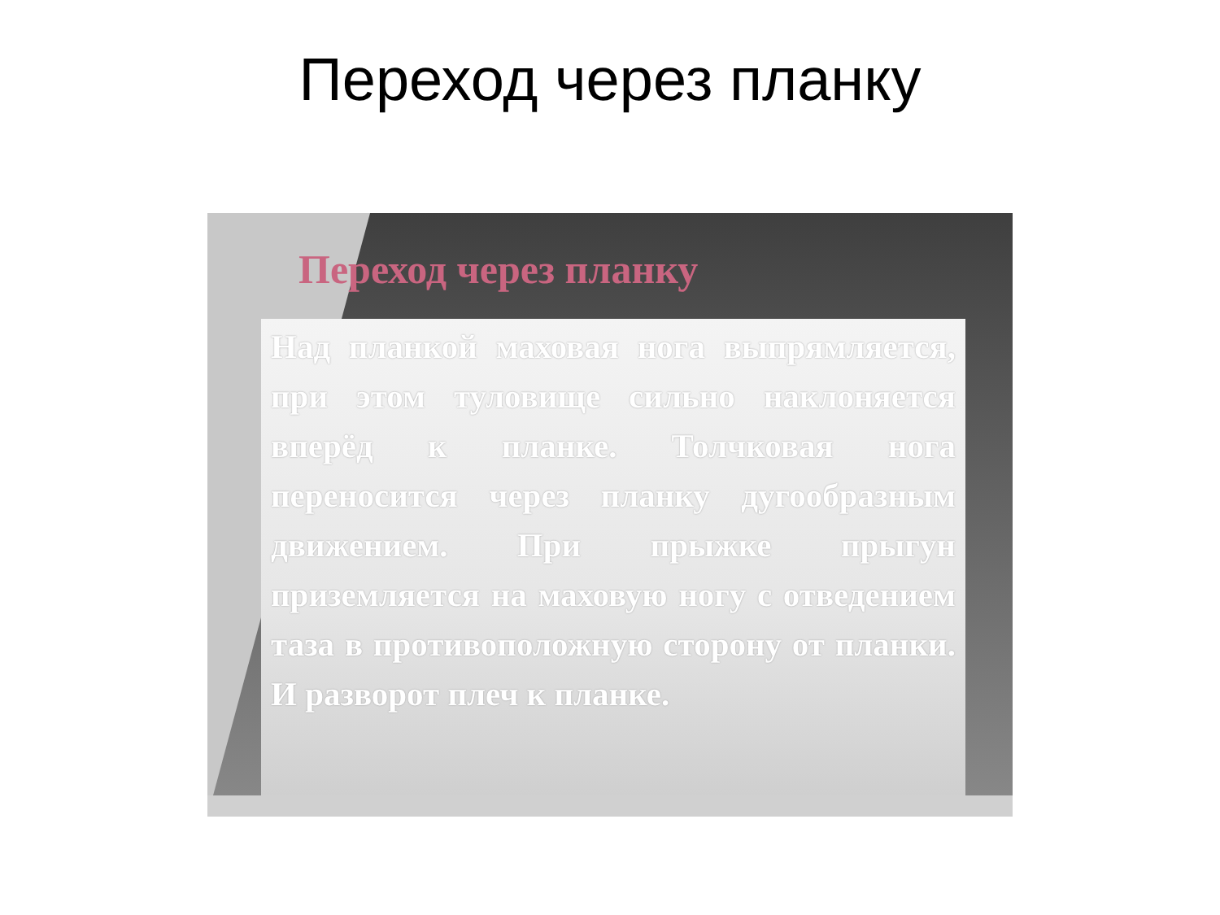Переход через планку
Переход через планку
Над планкой маховая нога выпрямляется, при этом туловище сильно наклоняется вперёд к планке. Толчковая нога переносится через планку дугообразным движением. При прыжке прыгун приземляется на маховую ногу с отведением таза в противоположную сторону от планки. И разворот плеч к планке.